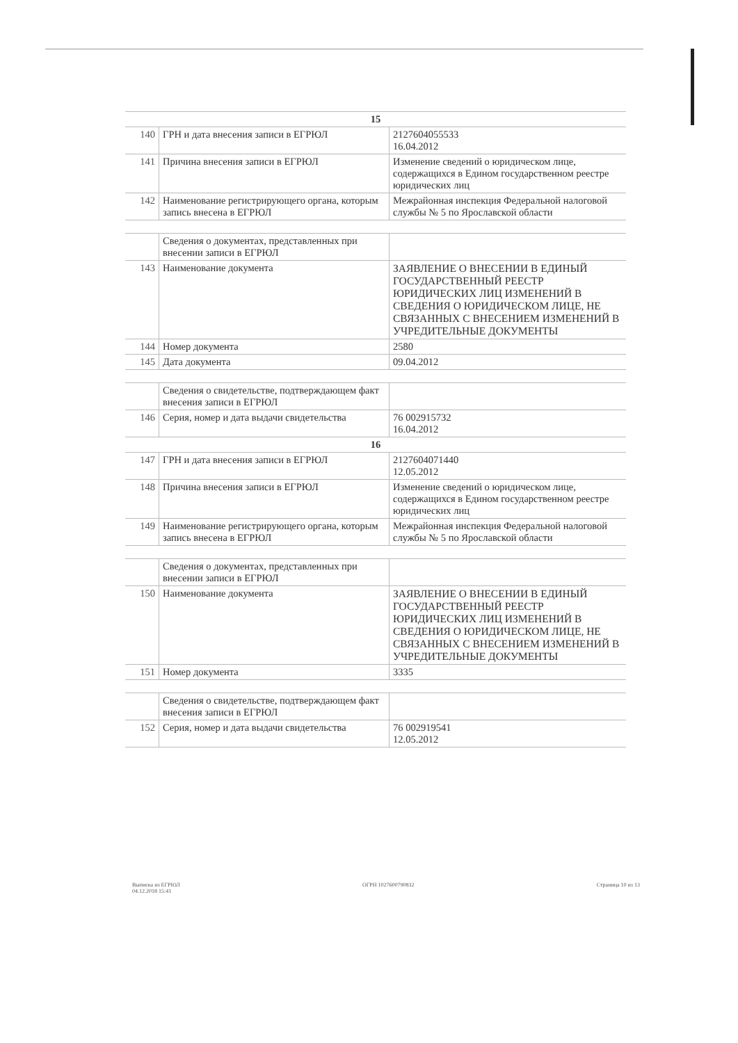| 15 | | |
| 140 | ГРН и дата внесения записи в ЕГРЮЛ | 2127604055533 16.04.2012 |
| 141 | Причина внесения записи в ЕГРЮЛ | Изменение сведений о юридическом лице, содержащихся в Едином государственном реестре юридических лиц |
| 142 | Наименование регистрирующего органа, которым запись внесена в ЕГРЮЛ | Межрайонная инспекция Федеральной налоговой службы № 5 по Ярославской области |
| | Сведения о документах, представленных при внесении записи в ЕГРЮЛ | |
| 143 | Наименование документа | ЗАЯВЛЕНИЕ О ВНЕСЕНИИ В ЕДИНЫЙ ГОСУДАРСТВЕННЫЙ РЕЕСТР ЮРИДИЧЕСКИХ ЛИЦ ИЗМЕНЕНИЙ В СВЕДЕНИЯ О ЮРИДИЧЕСКОМ ЛИЦЕ, НЕ СВЯЗАННЫХ С ВНЕСЕНИЕМ ИЗМЕНЕНИЙ В УЧРЕДИТЕЛЬНЫЕ ДОКУМЕНТЫ |
| 144 | Номер документа | 2580 |
| 145 | Дата документа | 09.04.2012 |
| | Сведения о свидетельстве, подтверждающем факт внесения записи в ЕГРЮЛ | |
| 146 | Серия, номер и дата выдачи свидетельства | 76 002915732 16.04.2012 |
| 16 | | |
| 147 | ГРН и дата внесения записи в ЕГРЮЛ | 2127604071440 12.05.2012 |
| 148 | Причина внесения записи в ЕГРЮЛ | Изменение сведений о юридическом лице, содержащихся в Едином государственном реестре юридических лиц |
| 149 | Наименование регистрирующего органа, которым запись внесена в ЕГРЮЛ | Межрайонная инспекция Федеральной налоговой службы № 5 по Ярославской области |
| | Сведения о документах, представленных при внесении записи в ЕГРЮЛ | |
| 150 | Наименование документа | ЗАЯВЛЕНИЕ О ВНЕСЕНИИ В ЕДИНЫЙ ГОСУДАРСТВЕННЫЙ РЕЕСТР ЮРИДИЧЕСКИХ ЛИЦ ИЗМЕНЕНИЙ В СВЕДЕНИЯ О ЮРИДИЧЕСКОМ ЛИЦЕ, НЕ СВЯЗАННЫХ С ВНЕСЕНИЕМ ИЗМЕНЕНИЙ В УЧРЕДИТЕЛЬНЫЕ ДОКУМЕНТЫ |
| 151 | Номер документа | 3335 |
| | Сведения о свидетельстве, подтверждающем факт внесения записи в ЕГРЮЛ | |
| 152 | Серия, номер и дата выдачи свидетельства | 76 002919541 12.05.2012 |
Выписка из ЕГРЮЛ
04.12.2018 15:41
ОГРН 1027600790832 Страница 10 из 13